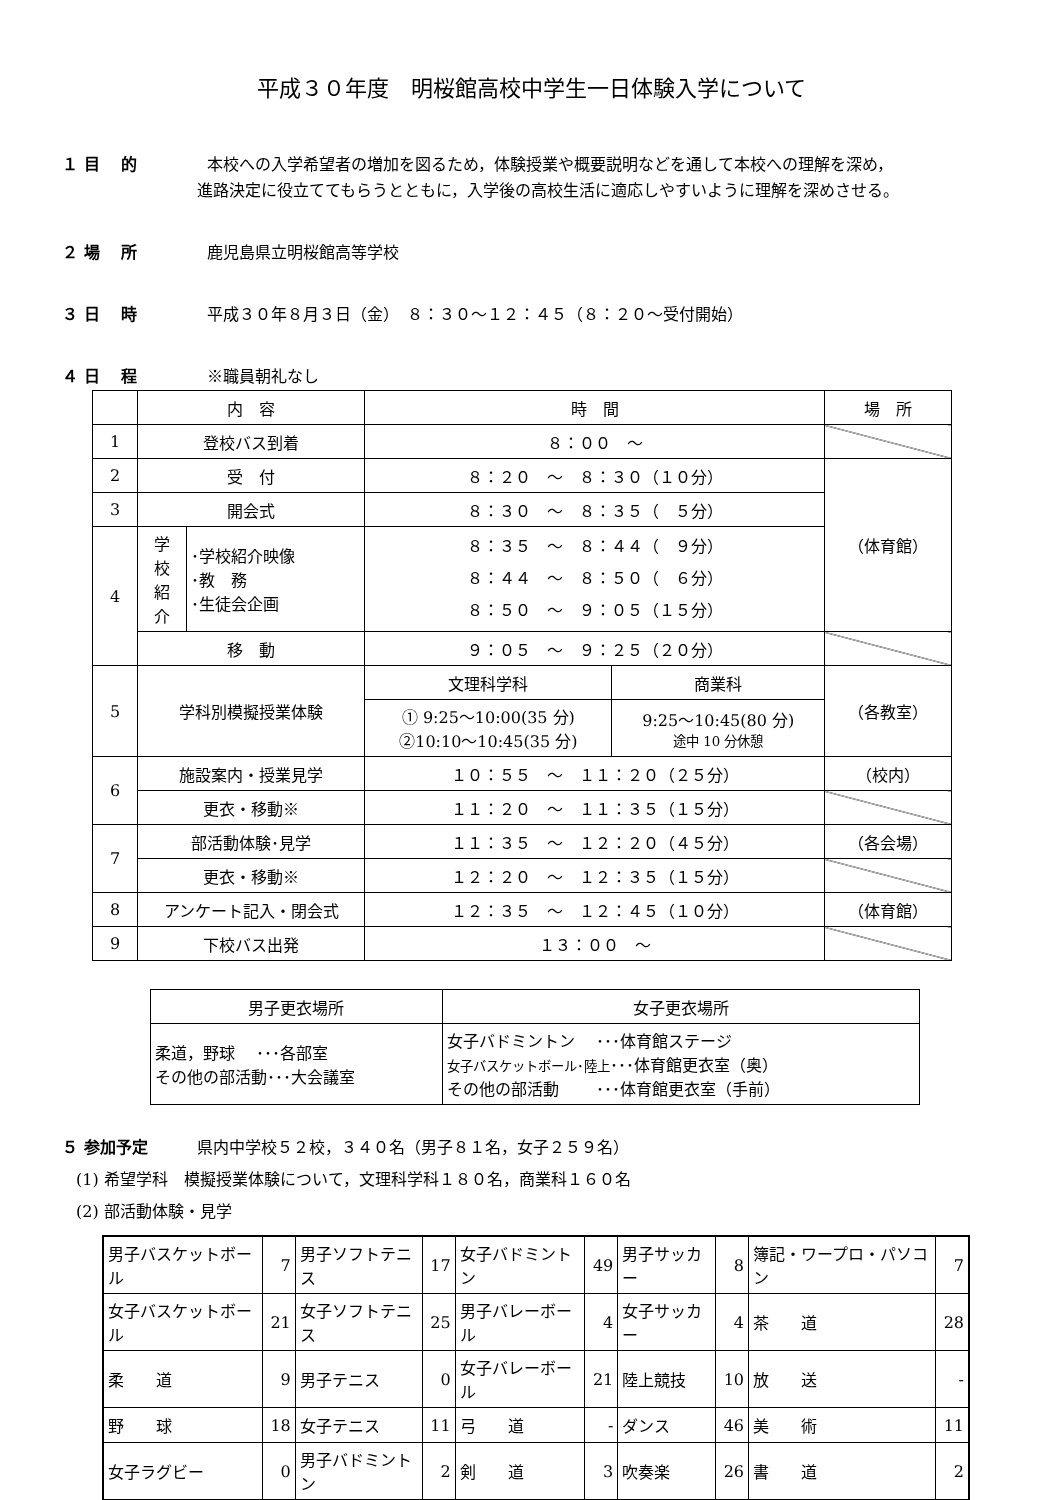平成３０年度　明桜館高校中学生一日体験入学について
１ 目　 的 本校への入学希望者の増加を図るため，体験授業や概要説明などを通して本校への理解を深め，
進路決定に役立ててもらうとともに，入学後の高校生活に適応しやすいように理解を深めさせる。
２ 場　 所 鹿児島県立明桜館高等学校
３ 日　 時 平成３０年８月３日（金）　８：３０～１２：４５（８：２０～受付開始）
４ 日　 程 ※職員朝礼なし
| | 内 容 | | 時 間 | | 場 所 |
| 1 | 登校バス到着 | | ８：００ ～ | | |
| 2 | 受 付 | | ８：２０ ～ ８：３０（１０分） | | （体育館） |
| 3 | 開会式 | | ８：３０ ～ ８：３５（ ５分） | | |
| 4 | 学 校 紹 介 | ･学校紹介映像 ･教 務 ･生徒会企画 | ８：３５ ～ ８：４４（ ９分） ８：４４ ～ ８：５０（ ６分） ８：５０ ～ ９：０５（１５分） | | |
| | 移 動 | | ９：０５ ～ ９：２５（２０分） | | |
| 5 | 学科別模擬授業体験 | | 文理科学科 | 商業科 | （各教室） |
| | | | ① 9:25～10:00(35 分) ②10:10～10:45(35 分) | 9:25～10:45(80 分) 途中 10 分休憩 | |
| 6 | 施設案内・授業見学 | | １０：５５ ～ １１：２０（２５分） | | （校内） |
| | 更衣・移動※ | | １１：２０ ～ １１：３５（１５分） | | |
| 7 | 部活動体験･見学 | | １１：３５ ～ １２：２０（４５分） | | （各会場） |
| | 更衣・移動※ | | １２：２０ ～ １２：３５（１５分） | | |
| 8 | アンケート記入・閉会式 | | １２：３５ ～ １２：４５（１０分） | | （体育館） |
| 9 | 下校バス出発 | | １３：００ ～ | | |
| 男子更衣場所 | 女子更衣場所 |
| 柔道，野球 ･･･各部室 その他の部活動･･･大会議室 | 女子バドミントン ･･･体育館ステージ 女子バスケットボール･陸上 ･･･体育館更衣室（奥） その他の部活動 ･･･体育館更衣室（手前） |
５ 参加予定 県内中学校５２校，３４０名（男子８１名，女子２５９名）
(1) 希望学科　模擬授業体験について，文理科学科１８０名，商業科１６０名
(2) 部活動体験・見学
| 男子バスケットボール | 7 | 男子ソフトテニス | 17 | 女子バドミントン | 49 | 男子サッカー | 8 | 簿記・ワープロ・パソコン | 7 |
| 女子バスケットボール | 21 | 女子ソフトテニス | 25 | 男子バレーボール | 4 | 女子サッカー | 4 | 茶 道 | 28 |
| 柔 道 | 9 | 男子テニス | 0 | 女子バレーボール | 21 | 陸上競技 | 10 | 放 送 | - |
| 野 球 | 18 | 女子テニス | 11 | 弓 道 | - | ダンス | 46 | 美 術 | 11 |
| 女子ラグビー | 0 | 男子バドミントン | 2 | 剣 道 | 3 | 吹奏楽 | 26 | 書 道 | 2 |